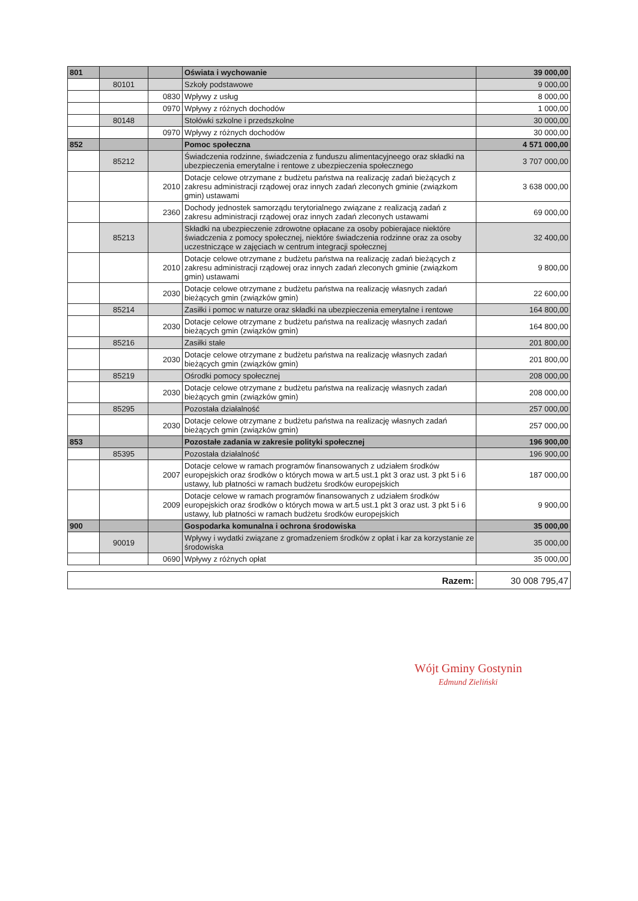| 801 | | | Oświata i wychowanie | 39 000,00 |
| | 80101 | | Szkoły podstawowe | 9 000,00 |
| | | 0830 | Wpływy z usług | 8 000,00 |
| | | 0970 | Wpływy z różnych dochodów | 1 000,00 |
| | 80148 | | Stołówki szkolne i przedszkolne | 30 000,00 |
| | | 0970 | Wpływy z różnych dochodów | 30 000,00 |
| 852 | | | Pomoc społeczna | 4 571 000,00 |
| | 85212 | | Świadczenia rodzinne, świadczenia z funduszu alimentacyjneego oraz składki na ubezpieczenia emerytalne i rentowe z ubezpieczenia społecznego | 3 707 000,00 |
| | | 2010 | Dotacje celowe otrzymane z budżetu państwa na realizację zadań bieżących z zakresu administracji rządowej oraz innych zadań zleconych gminie (związkom gmin) ustawami | 3 638 000,00 |
| | | 2360 | Dochody jednostek samorządu terytorialnego związane z realizacją zadań z zakresu administracji rządowej oraz innych zadań zleconych ustawami | 69 000,00 |
| | 85213 | | Składki na ubezpieczenie zdrowotne opłacane za osoby pobierajace niektóre świadczenia z pomocy społecznej, niektóre świadczenia rodzinne oraz za osoby uczestniczące w zajęciach w centrum integracji społecznej | 32 400,00 |
| | | 2010 | Dotacje celowe otrzymane z budżetu państwa na realizację zadań bieżących z zakresu administracji rządowej oraz innych zadań zleconych gminie (związkom gmin) ustawami | 9 800,00 |
| | | 2030 | Dotacje celowe otrzymane z budżetu państwa na realizację własnych zadań bieżących gmin (związków gmin) | 22 600,00 |
| | 85214 | | Zasiłki i pomoc w naturze oraz składki na ubezpieczenia emerytalne i rentowe | 164 800,00 |
| | | 2030 | Dotacje celowe otrzymane z budżetu państwa na realizację własnych zadań bieżących gmin (związków gmin) | 164 800,00 |
| | 85216 | | Zasiłki stałe | 201 800,00 |
| | | 2030 | Dotacje celowe otrzymane z budżetu państwa na realizację własnych zadań bieżących gmin (związków gmin) | 201 800,00 |
| | 85219 | | Ośrodki pomocy społecznej | 208 000,00 |
| | | 2030 | Dotacje celowe otrzymane z budżetu państwa na realizację własnych zadań bieżących gmin (związków gmin) | 208 000,00 |
| | 85295 | | Pozostała działalność | 257 000,00 |
| | | 2030 | Dotacje celowe otrzymane z budżetu państwa na realizację własnych zadań bieżących gmin (związków gmin) | 257 000,00 |
| 853 | | | Pozostałe zadania w zakresie polityki społecznej | 196 900,00 |
| | 85395 | | Pozostała działalność | 196 900,00 |
| | | 2007 | Dotacje celowe w ramach programów finansowanych z udziałem środków europejskich oraz środków o których mowa w art.5 ust.1 pkt 3 oraz ust. 3 pkt 5 i 6 ustawy, lub płatności w ramach budżetu środków europejskich | 187 000,00 |
| | | 2009 | Dotacje celowe w ramach programów finansowanych z udziałem środków europejskich oraz środków o których mowa w art.5 ust.1 pkt 3 oraz ust. 3 pkt 5 i 6 ustawy, lub płatności w ramach budżetu środków europejskich | 9 900,00 |
| 900 | | | Gospodarka komunalna i ochrona środowiska | 35 000,00 |
| | 90019 | | Wpływy i wydatki związane z gromadzeniem środków z opłat i kar za korzystanie ze środowiska | 35 000,00 |
| | | 0690 | Wpływy z różnych opłat | 35 000,00 |
| Razem: | 30 008 795,47 |
Wójt Gminy Gostynin
Edmund Zieliński